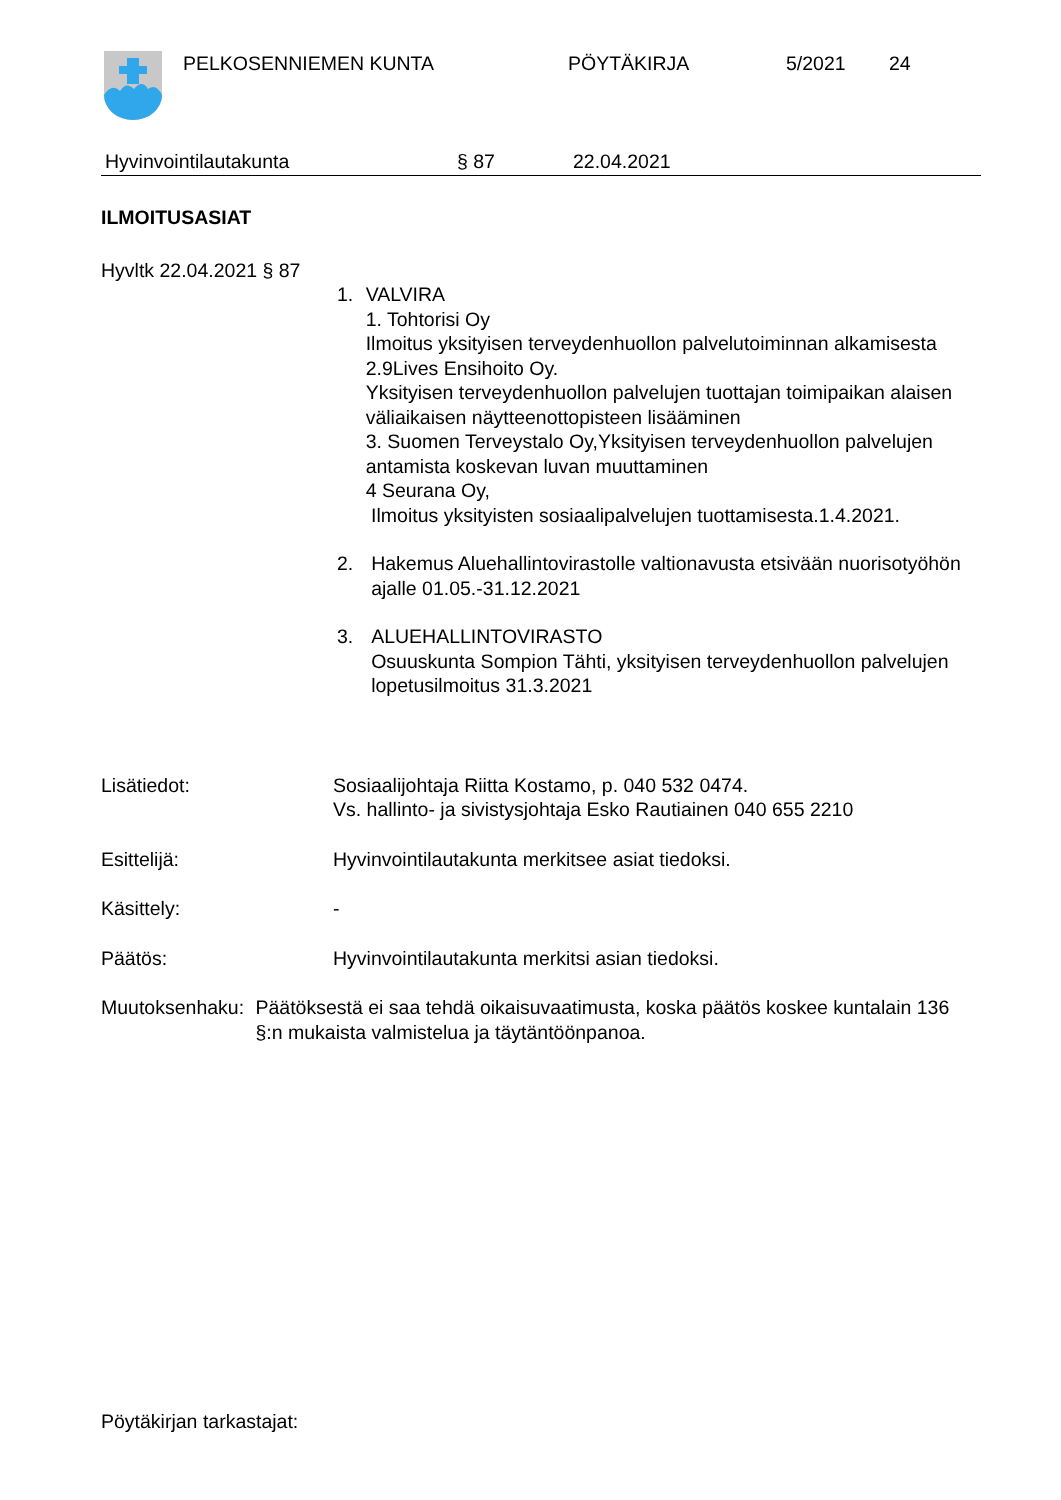PELKOSENNIEMEN KUNTA PÖYTÄKIRJA 5/2021 24
Hyvinvointilautakunta § 87 22.04.2021
ILMOITUSASIAT
Hyvltk 22.04.2021 § 87
1. VALVIRA
1. Tohtorisi Oy
Ilmoitus yksityisen terveydenhuollon palvelutoiminnan alkamisesta
2.9Lives Ensihoito Oy.
Yksityisen terveydenhuollon palvelujen tuottajan toimipaikan alaisen väliaikaisen näytteenottopisteen lisääminen
3. Suomen Terveystalo Oy,Yksityisen terveydenhuollon palvelujen antamista koskevan luvan muuttaminen
4 Seurana Oy,
Ilmoitus yksityisten sosiaalipalvelujen tuottamisesta.1.4.2021.
2. Hakemus Aluehallintovirastolle valtionavusta etsivään nuorisotyöhön ajalle 01.05.-31.12.2021
3. ALUEHALLINTOVIRASTO
Osuuskunta Sompion Tähti, yksityisen terveydenhuollon palvelujen lopetusilmoitus 31.3.2021
Lisätiedot: Sosiaalijohtaja Riitta Kostamo, p. 040 532 0474.
Vs. hallinto- ja sivistysjohtaja Esko Rautiainen 040 655 2210
Esittelijä: Hyvinvointilautakunta merkitsee asiat tiedoksi.
Käsittely: -
Päätös: Hyvinvointilautakunta merkitsi asian tiedoksi.
Muutoksenhaku: Päätöksestä ei saa tehdä oikaisuvaatimusta, koska päätös koskee kuntalain 136 §:n mukaista valmistelua ja täytäntöönpanoa.
Pöytäkirjan tarkastajat: